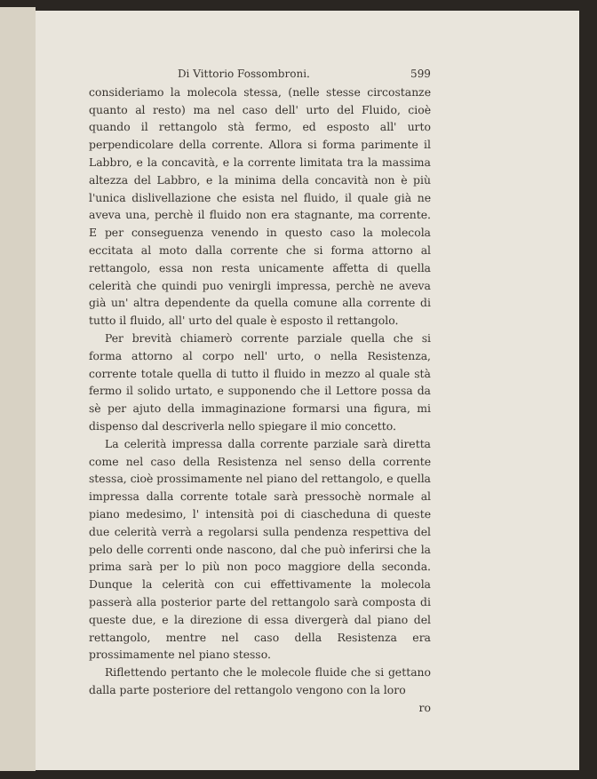Di Vittorio Fossombroni. 599
consideriamo la molecola stessa, (nelle stesse circostanze quanto al resto) ma nel caso dell' urto del Fluido, cioè quando il rettangolo stà fermo, ed esposto all' urto perpendicolare della corrente. Allora si forma parimente il Labbro, e la concavità, e la corrente limitata tra la massima altezza del Labbro, e la minima della concavità non è più l'unica dislivellazione che esista nel fluido, il quale già ne aveva una, perchè il fluido non era stagnante, ma corrente. E per conseguenza venendo in questo caso la molecola eccitata al moto dalla corrente che si forma attorno al rettangolo, essa non resta unicamente affetta di quella celerità che quindi puo venirgli impressa, perchè ne aveva già un' altra dependente da quella comune alla corrente di tutto il fluido, all' urto del quale è esposto il rettangolo.
Per brevità chiamerò corrente parziale quella che si forma attorno al corpo nell' urto, o nella Resistenza, corrente totale quella di tutto il fluido in mezzo al quale stà fermo il solido urtato, e supponendo che il Lettore possa da sè per ajuto della immaginazione formarsi una figura, mi dispenso dal descriverla nello spiegare il mio concetto.
La celerità impressa dalla corrente parziale sarà diretta come nel caso della Resistenza nel senso della corrente stessa, cioè prossimamente nel piano del rettangolo, e quella impressa dalla corrente totale sarà pressochè normale al piano medesimo, l' intensità poi di ciascheduna di queste due celerità verrà a regolarsi sulla pendenza respettiva del pelo delle correnti onde nascono, dal che può inferirsi che la prima sarà per lo più non poco maggiore della seconda. Dunque la celerità con cui effettivamente la molecola passerà alla posterior parte del rettangolo sarà composta di queste due, e la direzione di essa divergerà dal piano del rettangolo, mentre nel caso della Resistenza era prossimamente nel piano stesso.
Riflettendo pertanto che le molecole fluide che si gettano dalla parte posteriore del rettangolo vengono con la loro
ro